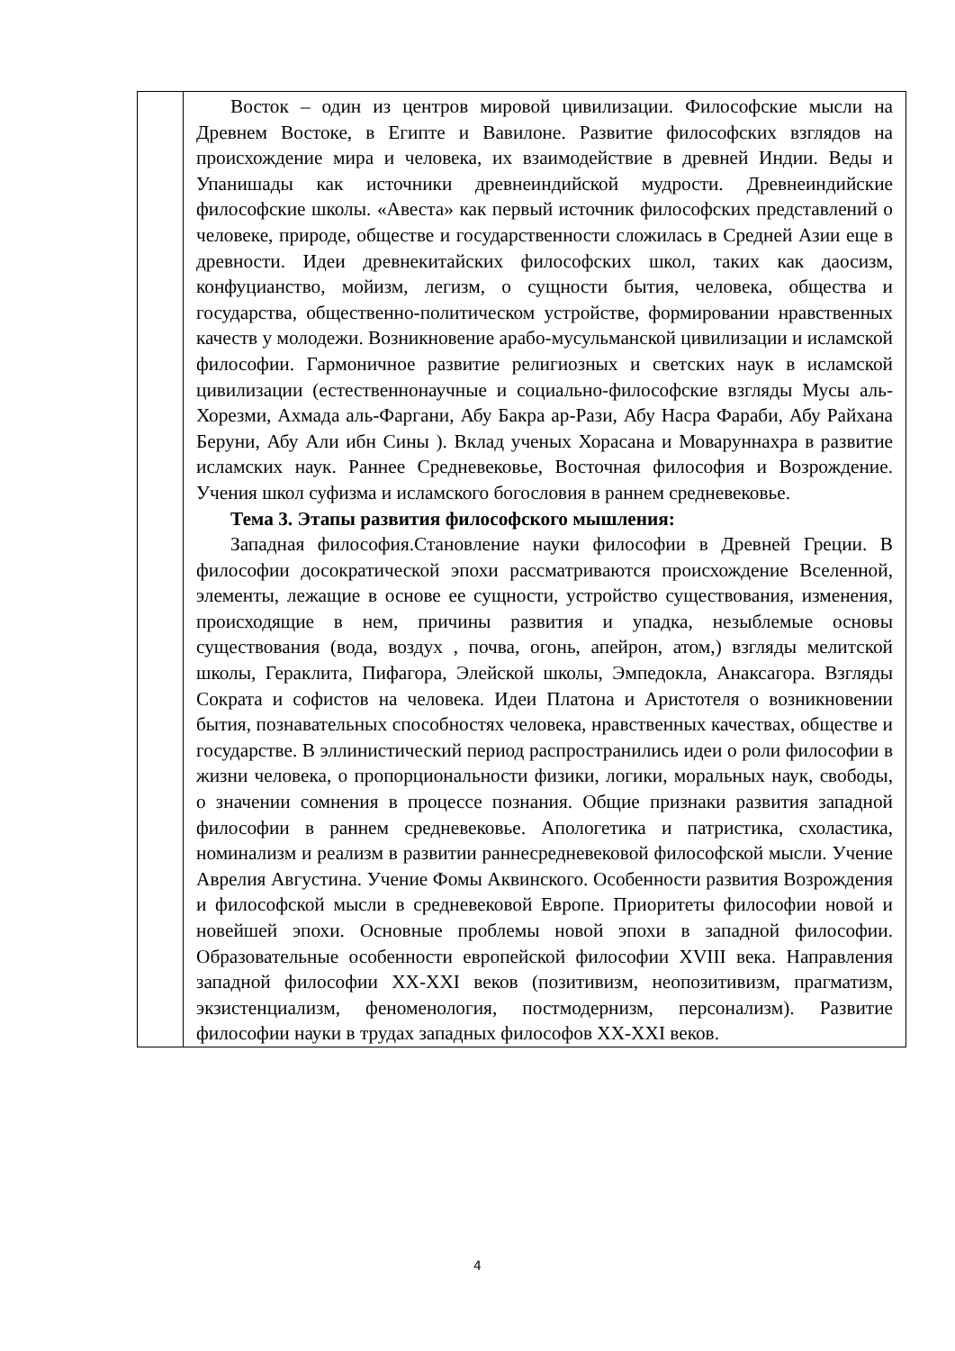| | Восток – один из центров мировой цивилизации. Философские мысли на Древнем Востоке, в Египте и Вавилоне. Развитие философских взглядов на происхождение мира и человека, их взаимодействие в древней Индии. Веды и Упанишады как источники древнеиндийской мудрости. Древнеиндийские философские школы. «Авеста» как первый источник философских представлений о человеке, природе, обществе и государственности сложилась в Средней Азии еще в древности. Идеи древнекитайских философских школ, таких как даосизм, конфуцианство, мойизм, легизм, о сущности бытия, человека, общества и государства, общественно-политическом устройстве, формировании нравственных качеств у молодежи. Возникновение арабо-мусульманской цивилизации и исламской философии. Гармоничное развитие религиозных и светских наук в исламской цивилизации (естественнонаучные и социально-философские взгляды Мусы аль-Хорезми, Ахмада аль-Фаргани, Абу Бакра ар-Рази, Абу Насра Фараби, Абу Райхана Беруни, Абу Али ибн Сины ). Вклад ученых Хорасана и Моваруннахра в развитие исламских наук. Раннее Средневековье, Восточная философия и Возрождение. Учения школ суфизма и исламского богословия в раннем средневековье. Тема 3. Этапы развития философского мышления: Западная философия.Становление науки философии в Древней Греции. В философии досократической эпохи рассматриваются происхождение Вселенной, элементы, лежащие в основе ее сущности, устройство существования, изменения, происходящие в нем, причины развития и упадка, незыблемые основы существования (вода, воздух , почва, огонь, апейрон, атом,) взгляды мелитской школы, Гераклита, Пифагора, Элейской школы, Эмпедокла, Анаксагора. Взгляды Сократа и софистов на человека. Идеи Платона и Аристотеля о возникновении бытия, познавательных способностях человека, нравственных качествах, обществе и государстве. В эллинистический период распространились идеи о роли философии в жизни человека, о пропорциональности физики, логики, моральных наук, свободы, о значении сомнения в процессе познания. Общие признаки развития западной философии в раннем средневековье. Апологетика и патристика, схоластика, номинализм и реализм в развитии раннесредневековой философской мысли. Учение Аврелия Августина. Учение Фомы Аквинского. Особенности развития Возрождения и философской мысли в средневековой Европе. Приоритеты философии новой и новейшей эпохи. Основные проблемы новой эпохи в западной философии. Образовательные особенности европейской философии XVIII века. Направления западной философии XX-XXI веков (позитивизм, неопозитивизм, прагматизм, экзистенциализм, феноменология, постмодернизм, персонализм). Развитие философии науки в трудах западных философов XX-XXI веков. |
4